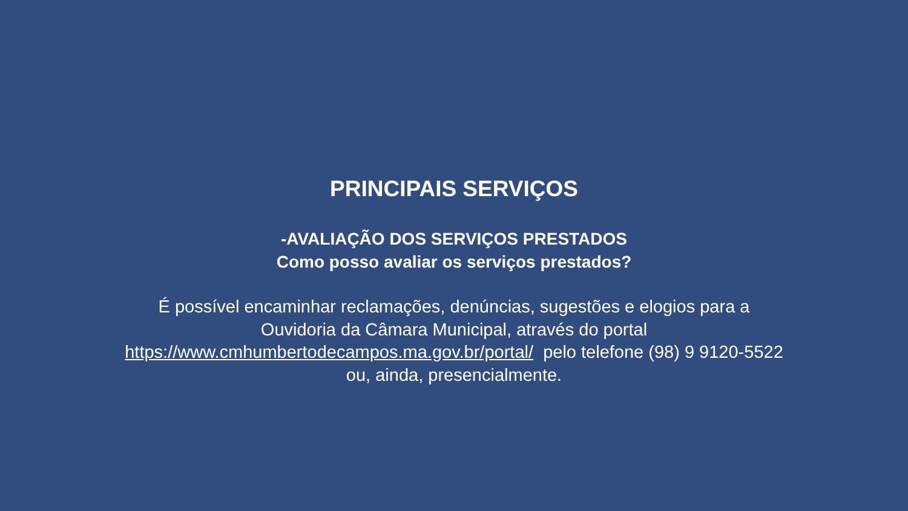PRINCIPAIS SERVIÇOS
-AVALIAÇÃO DOS SERVIÇOS PRESTADOS
Como posso avaliar os serviços prestados?
É possível encaminhar reclamações, denúncias, sugestões e elogios para a
Ouvidoria da Câmara Municipal, através do portal
https://www.cmhumbertodecampos.ma.gov.br/portal/ pelo telefone (98) 9 9120-5522
ou, ainda, presencialmente.